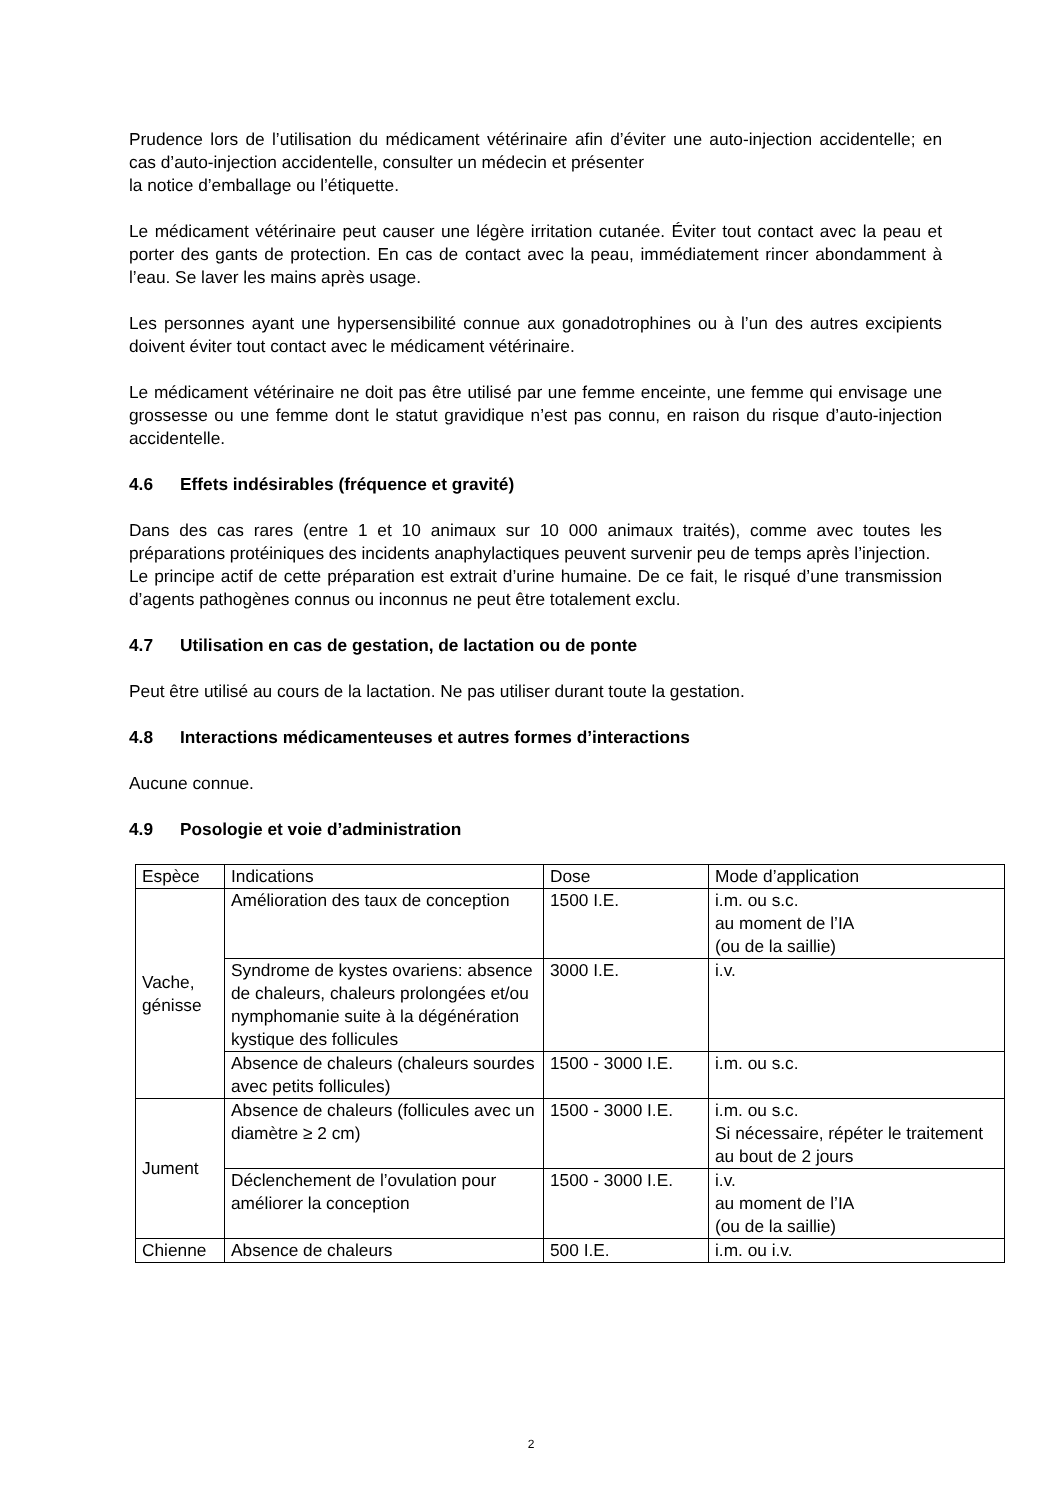Prudence lors de l’utilisation du médicament vétérinaire afin d’éviter une auto-injection accidentelle; en cas d’auto-injection accidentelle, consulter un médecin et présenter
la notice d’emballage ou l’étiquette.
Le médicament vétérinaire peut causer une légère irritation cutanée. Éviter tout contact avec la peau et porter des gants de protection. En cas de contact avec la peau, immédiatement rincer abondamment à l’eau. Se laver les mains après usage.
Les personnes ayant une hypersensibilité connue aux gonadotrophines ou à l’un des autres excipients doivent éviter tout contact avec le médicament vétérinaire.
Le médicament vétérinaire ne doit pas être utilisé par une femme enceinte, une femme qui envisage une grossesse ou une femme dont le statut gravidique n’est pas connu, en raison du risque d’auto-injection accidentelle.
4.6 Effets indésirables (fréquence et gravité)
Dans des cas rares (entre 1 et 10 animaux sur 10 000 animaux traités), comme avec toutes les préparations protéiniques des incidents anaphylactiques peuvent survenir peu de temps après l’injection.
Le principe actif de cette préparation est extrait d’urine humaine. De ce fait, le risqué d’une transmission d’agents pathogènes connus ou inconnus ne peut être totalement exclu.
4.7 Utilisation en cas de gestation, de lactation ou de ponte
Peut être utilisé au cours de la lactation. Ne pas utiliser durant toute la gestation.
4.8 Interactions médicamenteuses et autres formes d’interactions
Aucune connue.
4.9 Posologie et voie d’administration
| Espèce | Indications | Dose | Mode d’application |
| Vache, génisse | Amélioration des taux de conception | 1500 I.E. | i.m. ou s.c. au moment de l’IA (ou de la saillie) |
| | Syndrome de kystes ovariens: absence de chaleurs, chaleurs prolongées et/ou nymphomanie suite à la dégénération kystique des follicules | 3000 I.E. | i.v. |
| | Absence de chaleurs (chaleurs sourdes avec petits follicules) | 1500 - 3000 I.E. | i.m. ou s.c. |
| Jument | Absence de chaleurs (follicules avec un diamètre ≥ 2 cm) | 1500 - 3000 I.E. | i.m. ou s.c. Si nécessaire, répéter le traitement au bout de 2 jours |
| | Déclenchement de l’ovulation pour améliorer la conception | 1500 - 3000 I.E. | i.v. au moment de l’IA (ou de la saillie) |
| Chienne | Absence de chaleurs | 500 I.E. | i.m. ou i.v. |
2